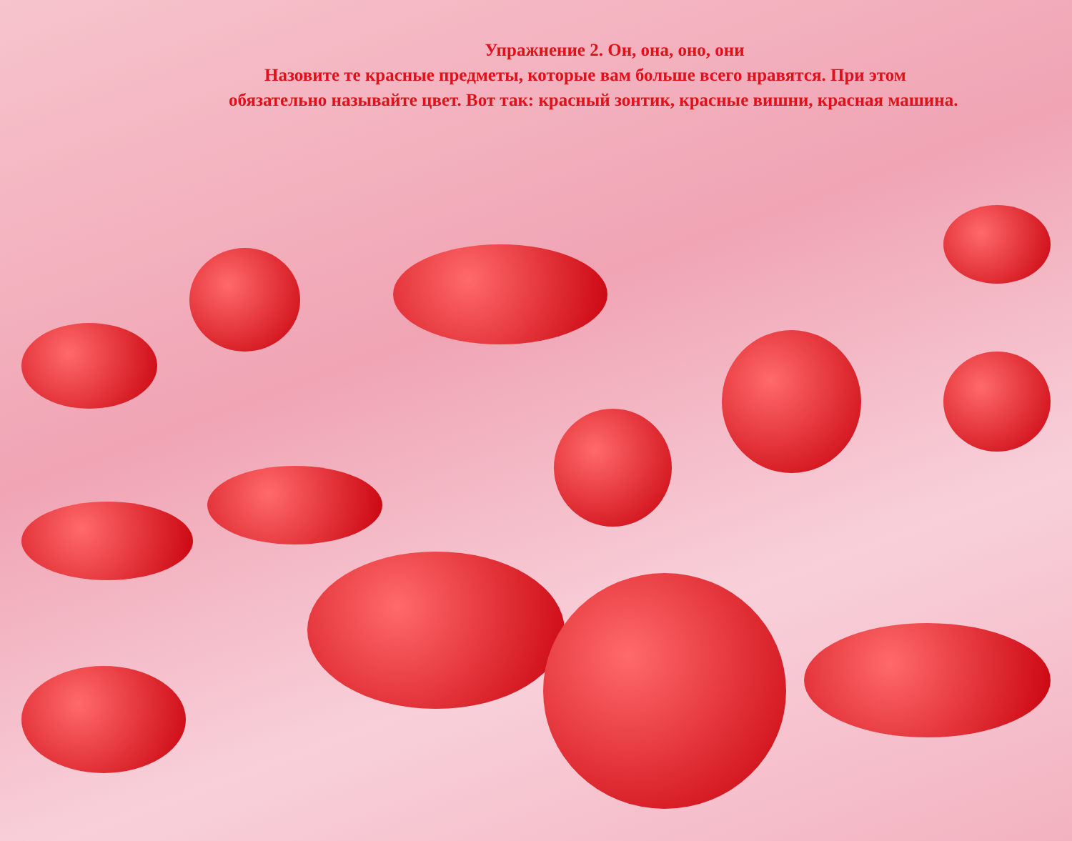Упражнение 2. Он, она, оно, они
Назовите те красные предметы, которые вам больше всего нравятся. При этом обязательно называйте цвет. Вот так: красный зонтик, красные вишни, красная машина.